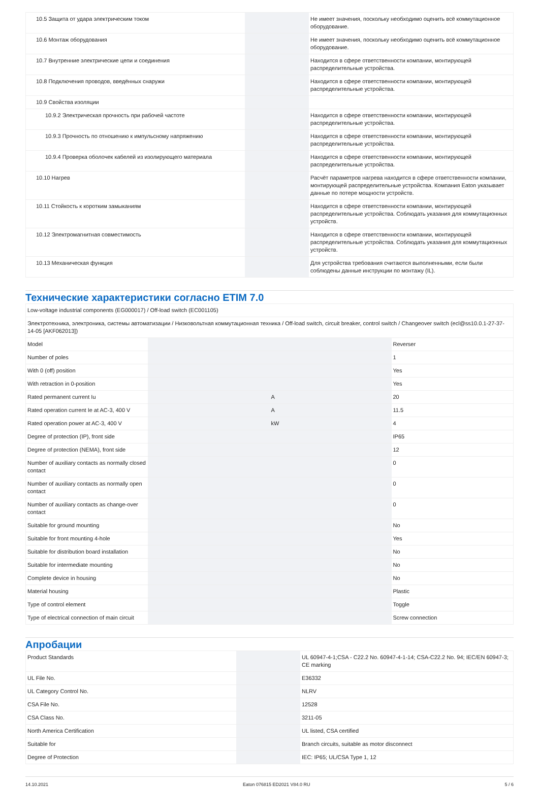| 10.5 Защита от удара электрическим током | | | Не имеет значения, поскольку необходимо оценить всё коммутационное оборудование. |
| 10.6 Монтаж оборудования | | | Не имеет значения, поскольку необходимо оценить всё коммутационное оборудование. |
| 10.7 Внутренние электрические цепи и соединения | | | Находится в сфере ответственности компании, монтирующей распределительные устройства. |
| 10.8 Подключения проводов, введённых снаружи | | | Находится в сфере ответственности компании, монтирующей распределительные устройства. |
| 10.9 Свойства изоляции | | | |
| 10.9.2 Электрическая прочность при рабочей частоте | | | Находится в сфере ответственности компании, монтирующей распределительные устройства. |
| 10.9.3 Прочность по отношению к импульсному напряжению | | | Находится в сфере ответственности компании, монтирующей распределительные устройства. |
| 10.9.4 Проверка оболочек кабелей из изолирующего материала | | | Находится в сфере ответственности компании, монтирующей распределительные устройства. |
| 10.10 Нагрев | | | Расчёт параметров нагрева находится в сфере ответственности компании, монтирующей распределительные устройства. Компания Eaton указывает данные по потере мощности устройств. |
| 10.11 Стойкость к коротким замыканиям | | | Находится в сфере ответственности компании, монтирующей распределительные устройства. Соблюдать указания для коммутационных устройств. |
| 10.12 Электромагнитная совместимость | | | Находится в сфере ответственности компании, монтирующей распределительные устройства. Соблюдать указания для коммутационных устройств. |
| 10.13 Механическая функция | | | Для устройства требования считаются выполненными, если были соблюдены данные инструкции по монтажу (IL). |
Технические характеристики согласно ETIM 7.0
| Low-voltage industrial components (EG000017) / Off-load switch (EC001105) | | | |
| Электротехника, электроника, системы автоматизации / Низковольтная коммутационная техника / Off-load switch, circuit breaker, control switch / Changeover switch (ecl@ss10.0.1-27-37-14-05 [AKF062013]) | | | |
| Model | | | Reverser |
| Number of poles | | | 1 |
| With 0 (off) position | | | Yes |
| With retraction in 0-position | | | Yes |
| Rated permanent current Iu | | A | 20 |
| Rated operation current Ie at AC-3, 400 V | | A | 11.5 |
| Rated operation power at AC-3, 400 V | | kW | 4 |
| Degree of protection (IP), front side | | | IP65 |
| Degree of protection (NEMA), front side | | | 12 |
| Number of auxiliary contacts as normally closed contact | | | 0 |
| Number of auxiliary contacts as normally open contact | | | 0 |
| Number of auxiliary contacts as change-over contact | | | 0 |
| Suitable for ground mounting | | | No |
| Suitable for front mounting 4-hole | | | Yes |
| Suitable for distribution board installation | | | No |
| Suitable for intermediate mounting | | | No |
| Complete device in housing | | | No |
| Material housing | | | Plastic |
| Type of control element | | | Toggle |
| Type of electrical connection of main circuit | | | Screw connection |
Апробации
| Product Standards | | | UL 60947-4-1;CSA - C22.2 No. 60947-4-1-14; CSA-C22.2 No. 94; IEC/EN 60947-3; CE marking |
| UL File No. | | | E36332 |
| UL Category Control No. | | | NLRV |
| CSA File No. | | | 12528 |
| CSA Class No. | | | 3211-05 |
| North America Certification | | | UL listed, CSA certified |
| Suitable for | | | Branch circuits, suitable as motor disconnect |
| Degree of Protection | | | IEC: IP65; UL/CSA Type 1, 12 |
14.10.2021 Eaton 076815 ED2021 V84.0 RU 5 / 6